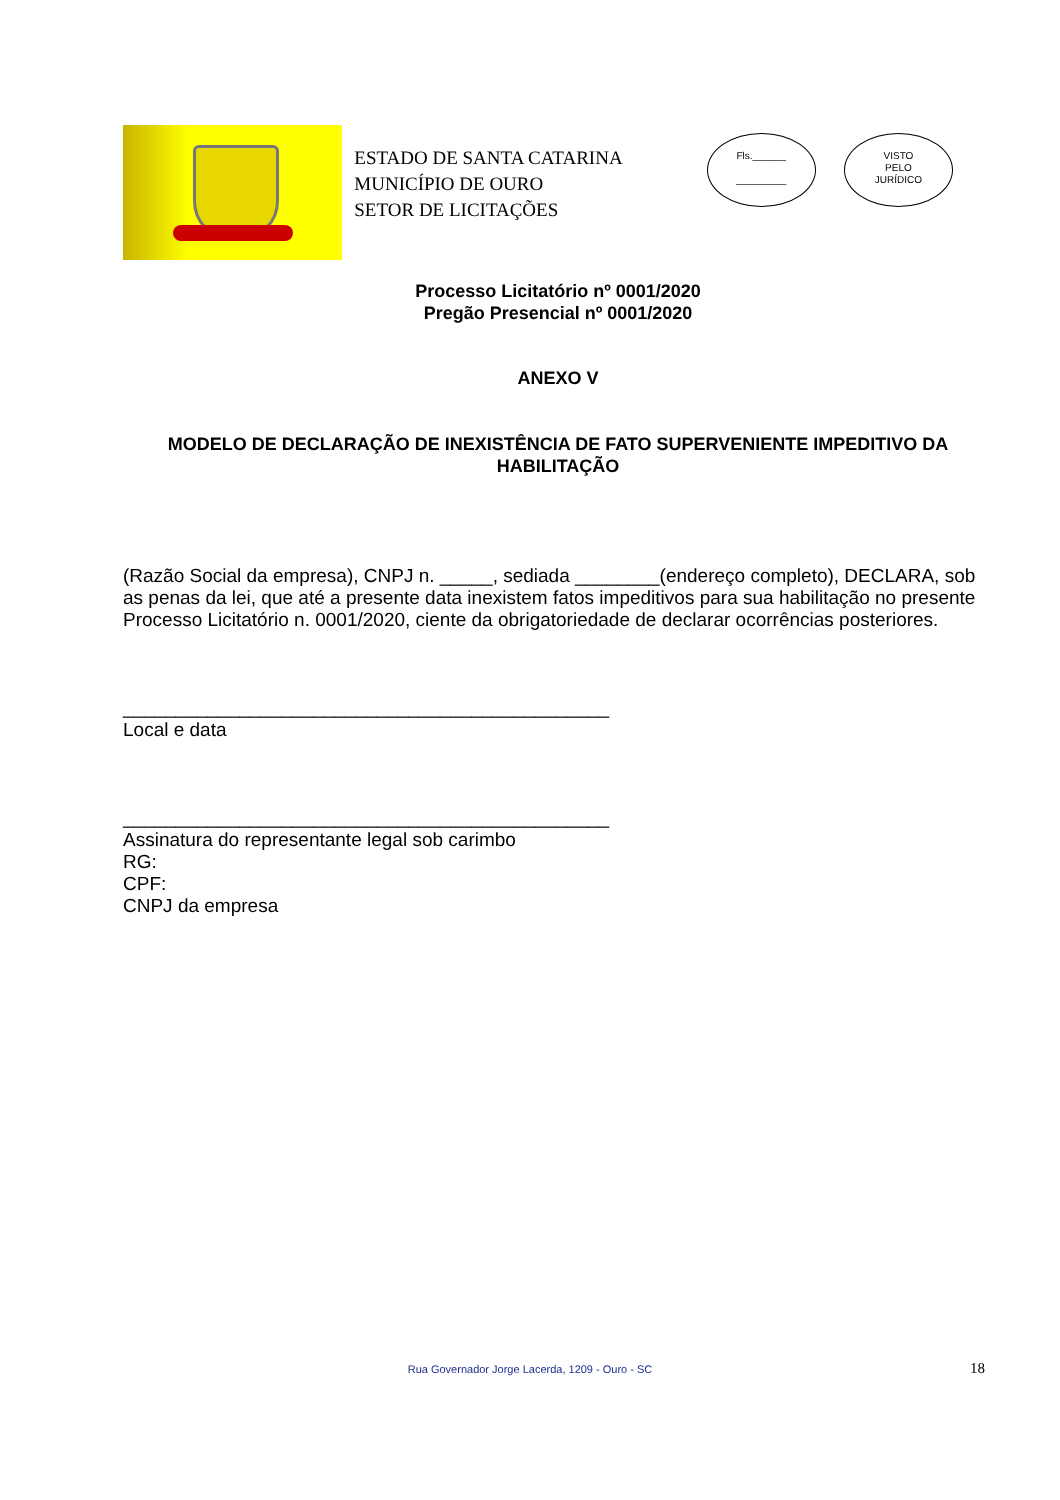ESTADO DE SANTA CATARINA
MUNICÍPIO DE OURO
SETOR DE LICITAÇÕES
Fls.______
_________
VISTO
PELO
JURÍDICO
Processo Licitatório nº 0001/2020
Pregão Presencial nº 0001/2020
ANEXO V
MODELO DE DECLARAÇÃO DE INEXISTÊNCIA DE FATO SUPERVENIENTE IMPEDITIVO DA HABILITAÇÃO
(Razão Social da empresa), CNPJ n. _____, sediada ________(endereço completo), DECLARA, sob as penas da lei, que até a presente data inexistem fatos impeditivos para sua habilitação no presente Processo Licitatório n. 0001/2020, ciente da obrigatoriedade de declarar ocorrências posteriores.
______________________________________________
Local e data
______________________________________________
Assinatura do representante legal sob carimbo
RG:
CPF:
CNPJ da empresa
Rua Governador Jorge Lacerda, 1209 - Ouro - SC 18